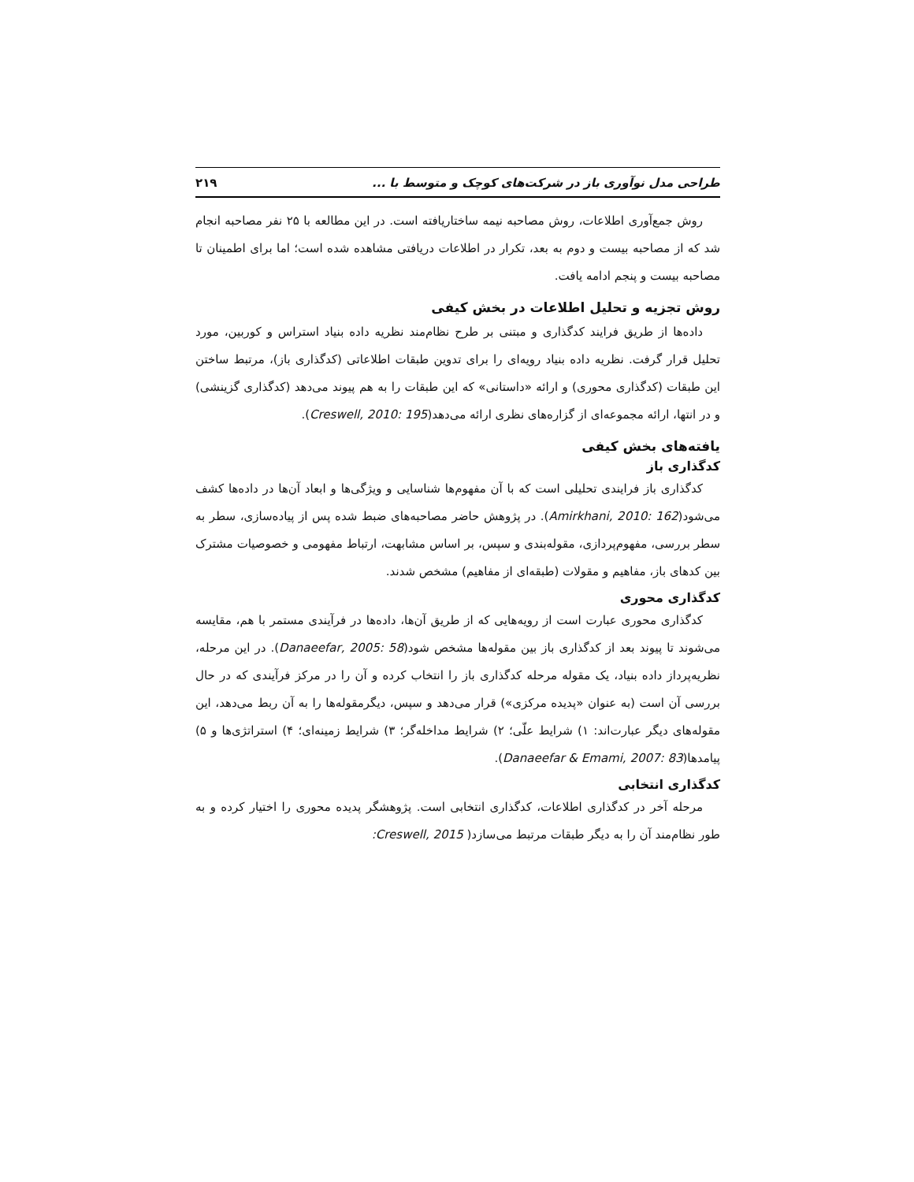طراحی مدل نوآوری باز در شرکت‌های کوچک و متوسط با ... ۲۱۹
روش جمع‌آوری اطلاعات، روش مصاحبه نیمه ساختاریافته است. در این مطالعه با ۲۵ نفر مصاحبه انجام شد که از مصاحبه بیست و دوم به بعد، تکرار در اطلاعات دریافتی مشاهده شده است؛ اما برای اطمینان تا مصاحبه بیست و پنجم ادامه یافت.
روش تجزیه و تحلیل اطلاعات در بخش کیفی
داده‌ها از طریق فرایند کدگذاری و مبتنی بر طرح نظام‌مند نظریه داده بنیاد استراس و کوربین، مورد تحلیل قرار گرفت. نظریه داده بنیاد رویه‌ای را برای تدوین طبقات اطلاعاتی (کدگذاری باز)، مرتبط ساختن این طبقات (کدگذاری محوری) و ارائه «داستانی» که این طبقات را به هم پیوند می‌دهد (کدگذاری گزینشی) و در انتها، ارائه مجموعه‌ای از گزاره‌های نظری ارائه می‌دهد(Creswell, 2010: 195).
یافته‌های بخش کیفی
کدگذاری باز
کدگذاری باز فرایندی تحلیلی است که با آن مفهوم‌ها شناسایی و ویژگی‌ها و ابعاد آن‌ها در داده‌ها کشف می‌شود(Amirkhani, 2010: 162). در پژوهش حاضر مصاحبه‌های ضبط شده پس از پیاده‌سازی، سطر به سطر بررسی، مفهوم‌پردازی، مقوله‌بندی و سپس، بر اساس مشابهت، ارتباط مفهومی و خصوصیات مشترک بین کدهای باز، مفاهیم و مقولات (طبقه‌ای از مفاهیم) مشخص شدند.
کدگذاری محوری
کدگذاری محوری عبارت است از رویه‌هایی که از طریق آن‌ها، داده‌ها در فرآیندی مستمر با هم، مقایسه می‌شوند تا پیوند بعد از کدگذاری باز بین مقوله‌ها مشخص شود(Danaeefar, 2005: 58). در این مرحله، نظریه‌پرداز داده بنیاد، یک مقوله مرحله کدگذاری باز را انتخاب کرده و آن را در مرکز فرآیندی که در حال بررسی آن است (به عنوان «پدیده مرکزی») قرار می‌دهد و سپس، دیگرمقوله‌ها را به آن ربط می‌دهد، این مقوله‌های دیگر عبارت‌اند: ۱) شرایط علّی؛ ۲) شرایط مداخله‌گر؛ ۳) شرایط زمینه‌ای؛ ۴) استراتژی‌ها و ۵) پیامدها(Danaeefar & Emami, 2007: 83).
کدگذاری انتخابی
مرحله آخر در کدگذاری اطلاعات، کدگذاری انتخابی است. پژوهشگر پدیده محوری را اختیار کرده و به طور نظام‌مند آن را به دیگر طبقات مرتبط می‌سازد( Creswell, 2015: